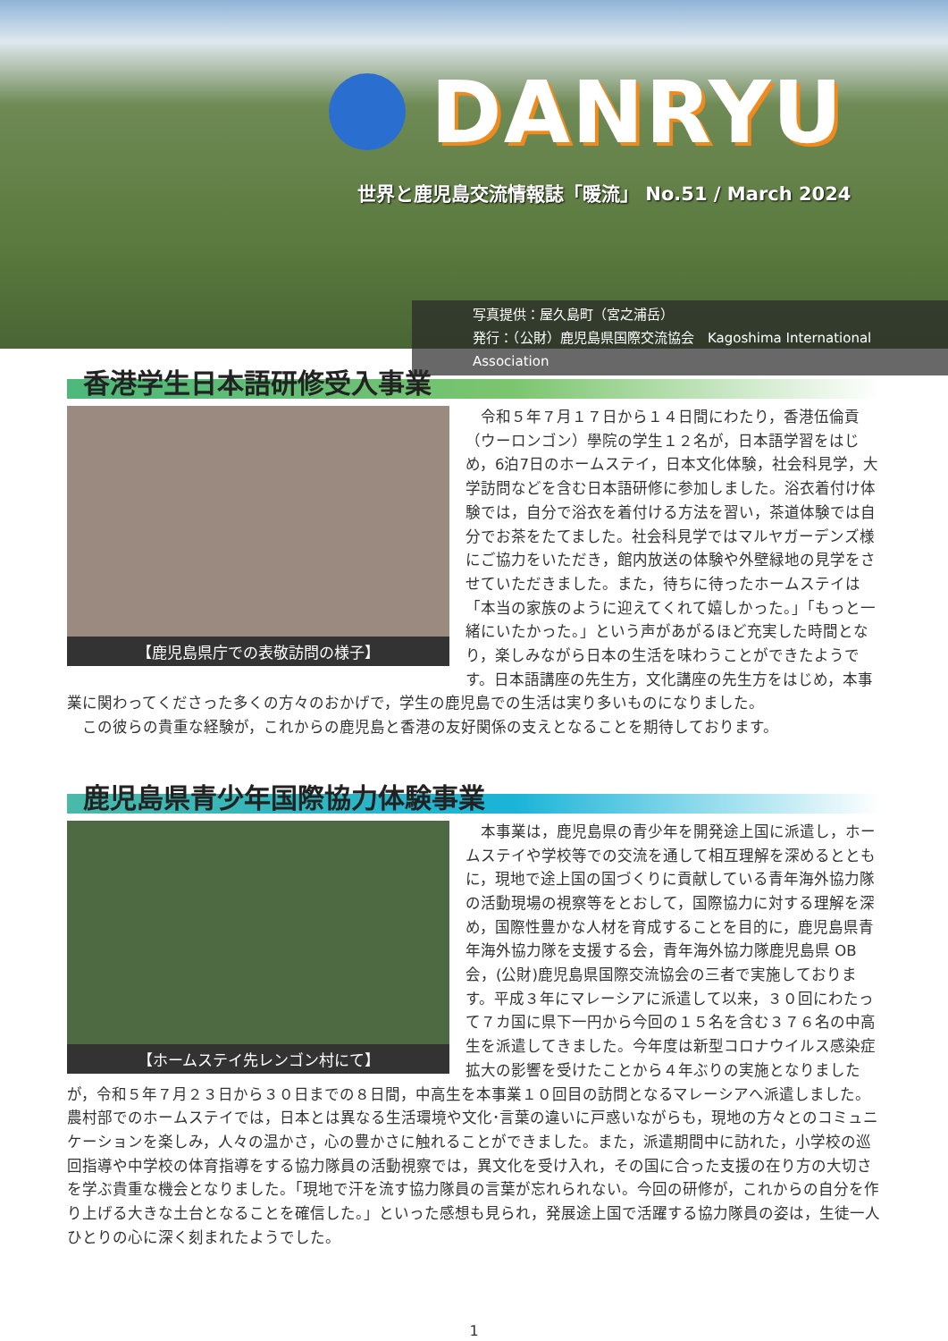DANRYU
世界と鹿児島交流情報誌「暖流」 No.51 / March 2024
写真提供：屋久島町（宮之浦岳）
発行：（公財）鹿児島県国際交流協会　Kagoshima International Association
香港学生日本語研修受入事業
【鹿児島県庁での表敬訪問の様子】
令和５年７月１７日から１４日間にわたり，香港伍倫貢（ウーロンゴン）學院の学生１２名が，日本語学習をはじめ，6泊7日のホームステイ，日本文化体験，社会科見学，大学訪問などを含む日本語研修に参加しました。浴衣着付け体験では，自分で浴衣を着付ける方法を習い，茶道体験では自分でお茶をたてました。社会科見学ではマルヤガーデンズ様にご協力をいただき，館内放送の体験や外壁緑地の見学をさせていただきました。また，待ちに待ったホームステイは「本当の家族のように迎えてくれて嬉しかった。」「もっと一緒にいたかった。」という声があがるほど充実した時間となり，楽しみながら日本の生活を味わうことができたようです。日本語講座の先生方，文化講座の先生方をはじめ，本事業に関わってくださった多くの方々のおかげで，学生の鹿児島での生活は実り多いものになりました。
この彼らの貴重な経験が，これからの鹿児島と香港の友好関係の支えとなることを期待しております。
鹿児島県青少年国際協力体験事業
【ホームステイ先レンゴン村にて】
本事業は，鹿児島県の青少年を開発途上国に派遣し，ホームステイや学校等での交流を通して相互理解を深めるとともに，現地で途上国の国づくりに貢献している青年海外協力隊の活動現場の視察等をとおして，国際協力に対する理解を深め，国際性豊かな人材を育成することを目的に，鹿児島県青年海外協力隊を支援する会，青年海外協力隊鹿児島県 OB 会，(公財)鹿児島県国際交流協会の三者で実施しております。平成３年にマレーシアに派遣して以来，３０回にわたって７カ国に県下一円から今回の１５名を含む３７６名の中高生を派遣してきました。今年度は新型コロナウイルス感染症拡大の影響を受けたことから４年ぶりの実施となりましたが，令和５年７月２３日から３０日までの８日間，中高生を本事業１０回目の訪問となるマレーシアへ派遣しました。農村部でのホームステイでは，日本とは異なる生活環境や文化･言葉の違いに戸惑いながらも，現地の方々とのコミュニケーションを楽しみ，人々の温かさ，心の豊かさに触れることができました。また，派遣期間中に訪れた，小学校の巡回指導や中学校の体育指導をする協力隊員の活動視察では，異文化を受け入れ，その国に合った支援の在り方の大切さを学ぶ貴重な機会となりました。「現地で汗を流す協力隊員の言葉が忘れられない。今回の研修が，これからの自分を作り上げる大きな土台となることを確信した。」といった感想も見られ，発展途上国で活躍する協力隊員の姿は，生徒一人ひとりの心に深く刻まれたようでした。
1